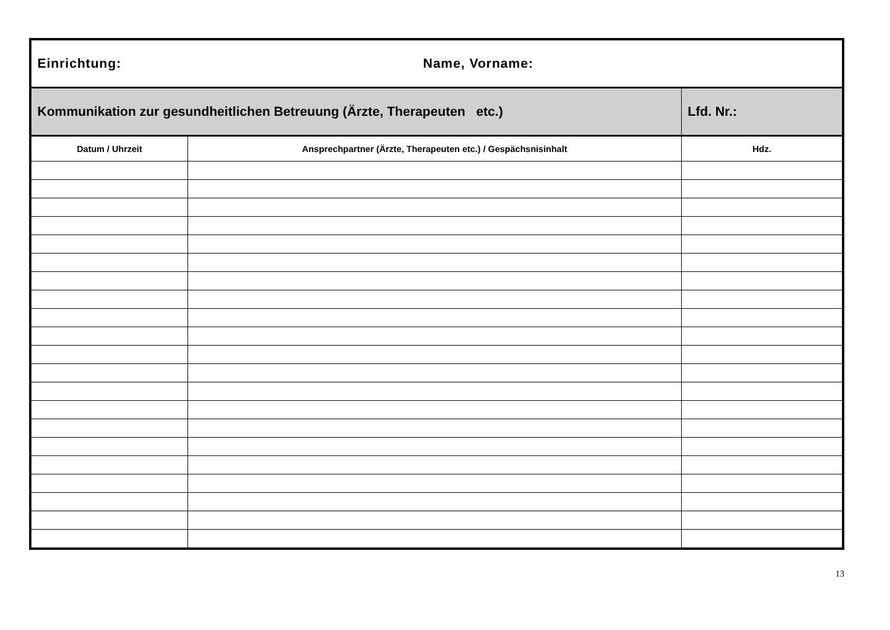| Einrichtung: Name, Vorname: | | |
| Kommunikation zur gesundheitlichen Betreuung (Ärzte, Therapeuten etc.) | | Lfd. Nr.: |
| Datum / Uhrzeit | Ansprechpartner (Ärzte, Therapeuten etc.) / Gespächsnisinhalt | Hdz. |
13